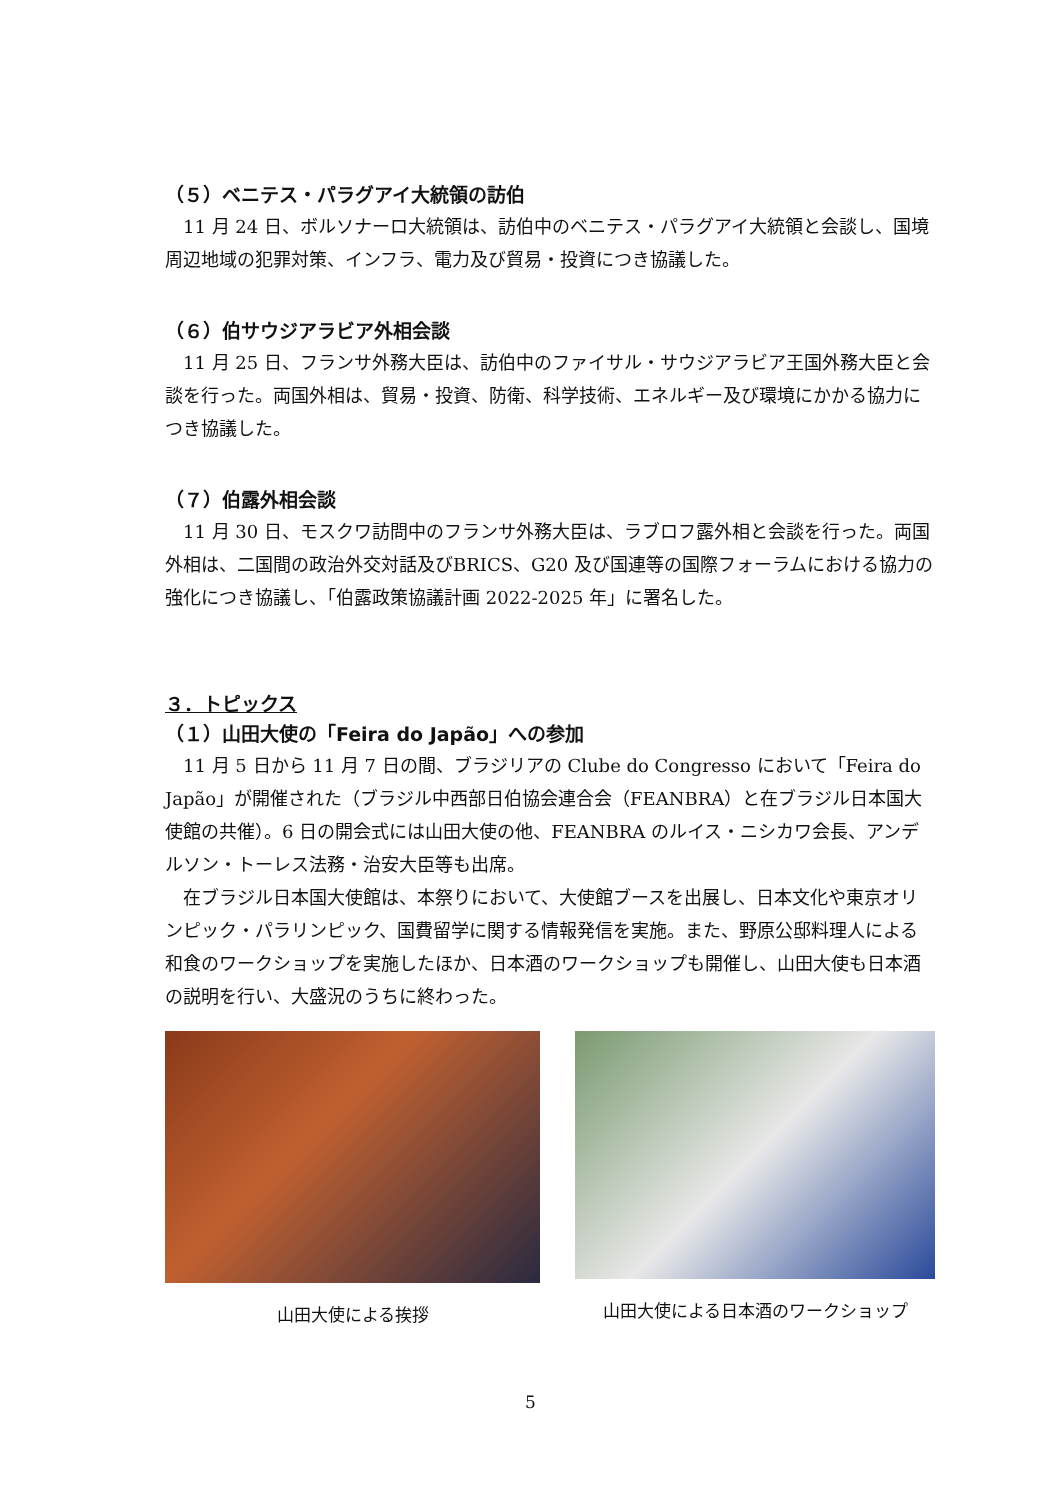（５）ベニテス・パラグアイ大統領の訪伯
11 月 24 日、ボルソナーロ大統領は、訪伯中のベニテス・パラグアイ大統領と会談し、国境周辺地域の犯罪対策、インフラ、電力及び貿易・投資につき協議した。
（６）伯サウジアラビア外相会談
11 月 25 日、フランサ外務大臣は、訪伯中のファイサル・サウジアラビア王国外務大臣と会談を行った。両国外相は、貿易・投資、防衛、科学技術、エネルギー及び環境にかかる協力につき協議した。
（７）伯露外相会談
11 月 30 日、モスクワ訪問中のフランサ外務大臣は、ラブロフ露外相と会談を行った。両国外相は、二国間の政治外交対話及びBRICS、G20 及び国連等の国際フォーラムにおける協力の強化につき協議し、「伯露政策協議計画 2022-2025 年」に署名した。
３．トピックス
（１）山田大使の「Feira do Japão」への参加
11 月 5 日から 11 月 7 日の間、ブラジリアの Clube do Congresso において「Feira do Japão」が開催された（ブラジル中西部日伯協会連合会（FEANBRA）と在ブラジル日本国大使館の共催）。6 日の開会式には山田大使の他、FEANBRA のルイス・ニシカワ会長、アンデルソン・トーレス法務・治安大臣等も出席。
在ブラジル日本国大使館は、本祭りにおいて、大使館ブースを出展し、日本文化や東京オリンピック・パラリンピック、国費留学に関する情報発信を実施。また、野原公邸料理人による和食のワークショップを実施したほか、日本酒のワークショップも開催し、山田大使も日本酒の説明を行い、大盛況のうちに終わった。
山田大使による挨拶 山田大使による日本酒のワークショップ
5